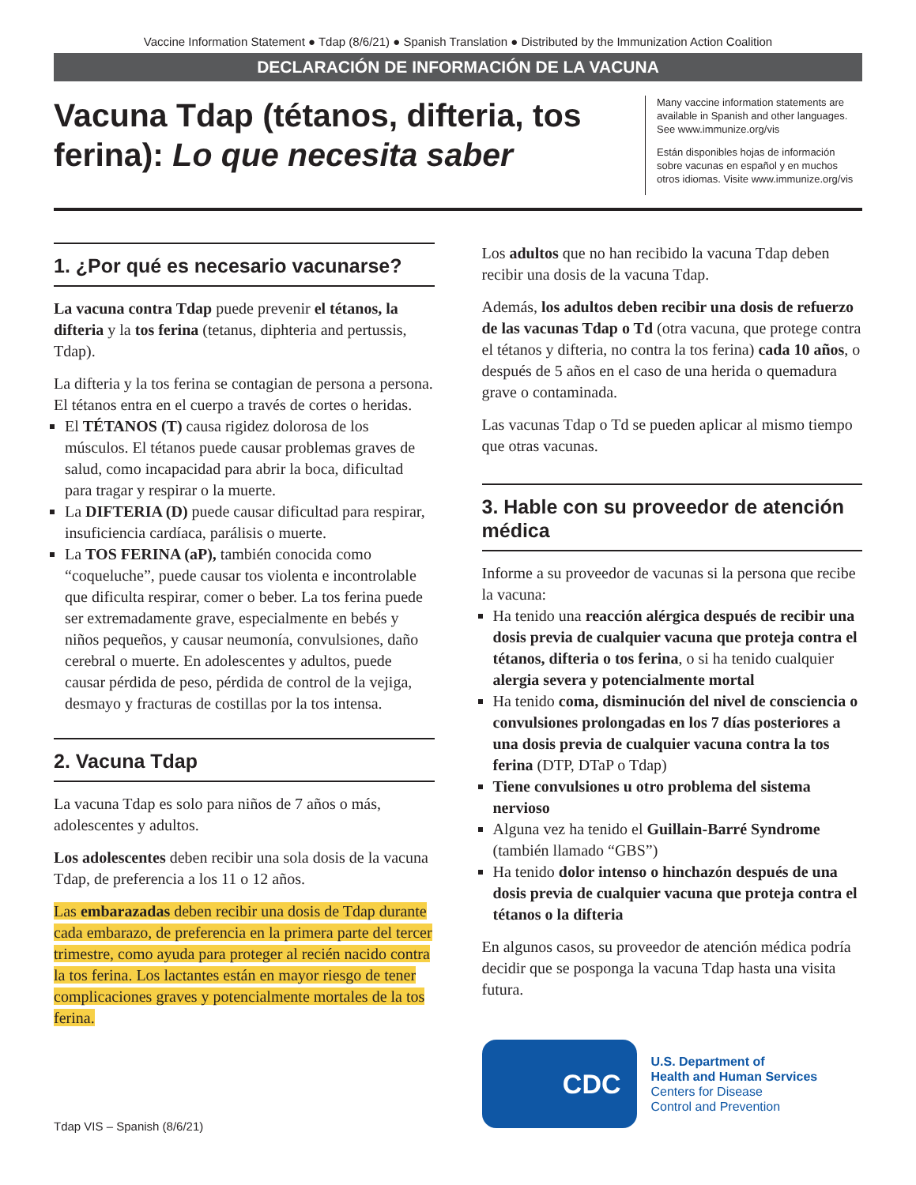Vaccine Information Statement ● Tdap (8/6/21) ● Spanish Translation ● Distributed by the Immunization Action Coalition
DECLARACIÓN DE INFORMACIÓN DE LA VACUNA
Vacuna Tdap (tétanos, difteria, tos ferina): Lo que necesita saber
Many vaccine information statements are available in Spanish and other languages. See www.immunize.org/vis
Están disponibles hojas de información sobre vacunas en español y en muchos otros idiomas. Visite www.immunize.org/vis
1. ¿Por qué es necesario vacunarse?
La vacuna contra Tdap puede prevenir el tétanos, la difteria y la tos ferina (tetanus, diphteria and pertussis, Tdap).
La difteria y la tos ferina se contagian de persona a persona. El tétanos entra en el cuerpo a través de cortes o heridas.
El TÉTANOS (T) causa rigidez dolorosa de los músculos. El tétanos puede causar problemas graves de salud, como incapacidad para abrir la boca, dificultad para tragar y respirar o la muerte.
La DIFTERIA (D) puede causar dificultad para respirar, insuficiencia cardíaca, parálisis o muerte.
La TOS FERINA (aP), también conocida como “coqueluche”, puede causar tos violenta e incontrolable que dificulta respirar, comer o beber. La tos ferina puede ser extremadamente grave, especialmente en bebés y niños pequeños, y causar neumonía, convulsiones, daño cerebral o muerte. En adolescentes y adultos, puede causar pérdida de peso, pérdida de control de la vejiga, desmayo y fracturas de costillas por la tos intensa.
2. Vacuna Tdap
La vacuna Tdap es solo para niños de 7 años o más, adolescentes y adultos.
Los adolescentes deben recibir una sola dosis de la vacuna Tdap, de preferencia a los 11 o 12 años.
Las embarazadas deben recibir una dosis de Tdap durante cada embarazo, de preferencia en la primera parte del tercer trimestre, como ayuda para proteger al recién nacido contra la tos ferina. Los lactantes están en mayor riesgo de tener complicaciones graves y potencialmente mortales de la tos ferina.
Tdap VIS – Spanish (8/6/21)
Los adultos que no han recibido la vacuna Tdap deben recibir una dosis de la vacuna Tdap.
Además, los adultos deben recibir una dosis de refuerzo de las vacunas Tdap o Td (otra vacuna, que protege contra el tétanos y difteria, no contra la tos ferina) cada 10 años, o después de 5 años en el caso de una herida o quemadura grave o contaminada.
Las vacunas Tdap o Td se pueden aplicar al mismo tiempo que otras vacunas.
3. Hable con su proveedor de atención médica
Informe a su proveedor de vacunas si la persona que recibe la vacuna:
Ha tenido una reacción alérgica después de recibir una dosis previa de cualquier vacuna que proteja contra el tétanos, difteria o tos ferina, o si ha tenido cualquier alergia severa y potencialmente mortal
Ha tenido coma, disminución del nivel de consciencia o convulsiones prolongadas en los 7 días posteriores a una dosis previa de cualquier vacuna contra la tos ferina (DTP, DTaP o Tdap)
Tiene convulsiones u otro problema del sistema nervioso
Alguna vez ha tenido el Guillain-Barré Syndrome (también llamado “GBS”)
Ha tenido dolor intenso o hinchazón después de una dosis previa de cualquier vacuna que proteja contra el tétanos o la difteria
En algunos casos, su proveedor de atención médica podría decidir que se posponga la vacuna Tdap hasta una visita futura.
CDC
U.S. Department of
Health and Human Services
Centers for Disease
Control and Prevention